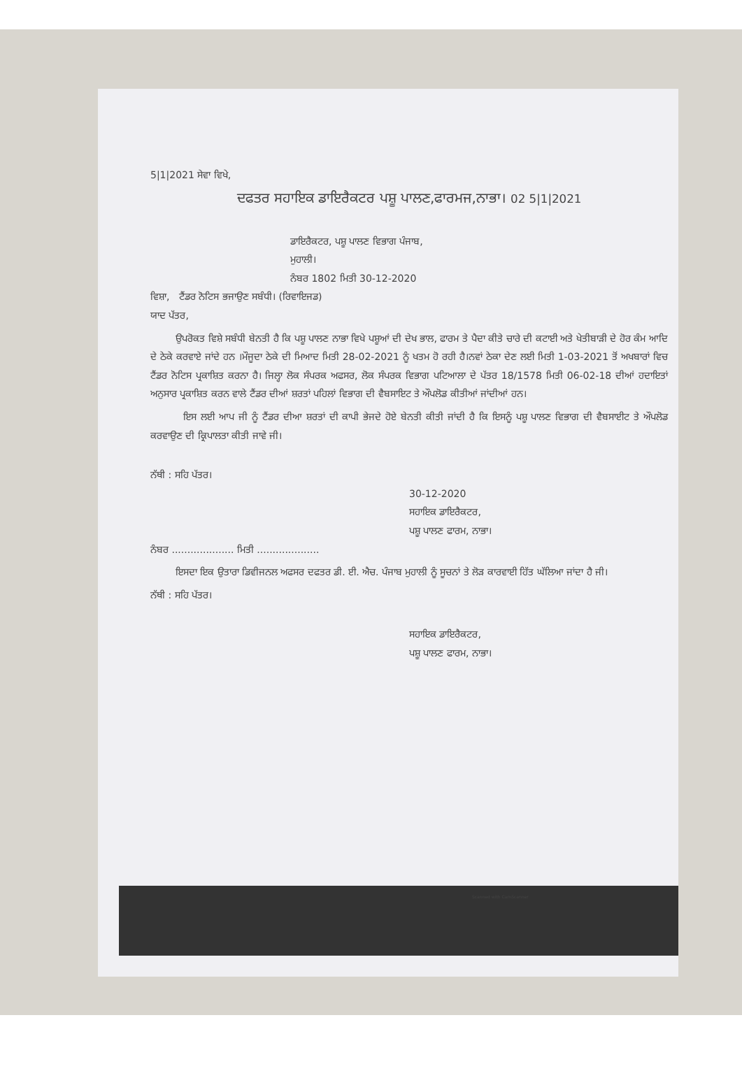5|1|2021 ਸੇਵਾ ਵਿਖੇ,
ਦਫਤਰ ਸਹਾਇਕ ਡਾਇਰੈਕਟਰ ਪਸ਼ੂ ਪਾਲਣ,ਫਾਰਮਜ,ਨਾਭਾ। 02 5|1|2021
ਡਾਇਰੈਕਟਰ, ਪਸ਼ੂ ਪਾਲਣ ਵਿਭਾਗ ਪੰਜਾਬ,
ਮੁਹਾਲੀ।
ਨੰਬਰ 1802 ਮਿਤੀ 30-12-2020
ਵਿਸ਼ਾ, ਟੈਂਡਰ ਨੋਟਿਸ ਭਜਾਉਣ ਸਬੰਧੀ। (ਰਿਵਾਇਜਡ)
ਯਾਦ ਪੱਤਰ,
ਉਪਰੋਕਤ ਵਿਸ਼ੇ ਸਬੰਧੀ ਬੇਨਤੀ ਹੈ ਕਿ ਪਸ਼ੂ ਪਾਲਣ ਨਾਭਾ ਵਿਖੇ ਪਸ਼ੂਆਂ ਦੀ ਦੇਖ ਭਾਲ, ਫਾਰਮ ਤੇ ਪੈਦਾ ਕੀਤੇ ਚਾਰੇ ਦੀ ਕਟਾਈ ਅਤੇ ਖੇਤੀਬਾੜੀ ਦੇ ਹੋਰ ਕੰਮ ਆਦਿ ਦੇ ਠੇਕੇ ਕਰਵਾਏ ਜਾਂਦੇ ਹਨ ।ਮੌਜੂਦਾ ਠੇਕੇ ਦੀ ਮਿਆਦ ਮਿਤੀ 28-02-2021 ਨੂੰ ਖਤਮ ਹੋ ਰਹੀ ਹੈ।ਨਵਾਂ ਠੇਕਾ ਦੇਣ ਲਈ ਮਿਤੀ 1-03-2021 ਤੋਂ ਅਖਬਾਰਾਂ ਵਿਚ ਟੈਂਡਰ ਨੋਟਿਸ ਪ੍ਰਕਾਸ਼ਿਤ ਕਰਨਾ ਹੈ। ਜਿਲ੍ਹਾ ਲੋਕ ਸੰਪਰਕ ਅਫਸਰ, ਲੋਕ ਸੰਪਰਕ ਵਿਭਾਗ ਪਟਿਆਲਾ ਦੇ ਪੱਤਰ 18/1578 ਮਿਤੀ 06-02-18 ਦੀਆਂ ਹਦਾਇਤਾਂ ਅਨੁਸਾਰ ਪ੍ਰਕਾਸ਼ਿਤ ਕਰਨ ਵਾਲੇ ਟੈਂਡਰ ਦੀਆਂ ਸ਼ਰਤਾਂ ਪਹਿਲਾਂ ਵਿਭਾਗ ਦੀ ਵੈਬਸਾਇਟ ਤੇ ਔਪਲੋਡ ਕੀਤੀਆਂ ਜਾਂਦੀਆਂ ਹਨ।
ਇਸ ਲਈ ਆਪ ਜੀ ਨੂੰ ਟੈਂਡਰ ਦੀਆ ਸ਼ਰਤਾਂ ਦੀ ਕਾਪੀ ਭੇਜਦੇ ਹੋਏ ਬੇਨਤੀ ਕੀਤੀ ਜਾਂਦੀ ਹੈ ਕਿ ਇਸਨੂੰ ਪਸ਼ੂ ਪਾਲਣ ਵਿਭਾਗ ਦੀ ਵੈਬਸਾਈਟ ਤੇ ਔਪਲੋਡ ਕਰਵਾਉਣ ਦੀ ਕ੍ਰਿਪਾਲਤਾ ਕੀਤੀ ਜਾਵੇ ਜੀ।
ਨੱਥੀ : ਸਹਿ ਪੱਤਰ।
30-12-2020
ਸਹਾਇਕ ਡਾਇਰੈਕਟਰ,
ਪਸ਼ੂ ਪਾਲਣ ਫਾਰਮ, ਨਾਭਾ।
ਨੰਬਰ .................... ਮਿਤੀ ....................
ਇਸਦਾ ਇਕ ਉਤਾਰਾ ਡਿਵੀਜਨਲ ਅਫਸਰ ਦਫਤਰ ਡੀ. ਈ. ਐਚ. ਪੰਜਾਬ ਮੁਹਾਲੀ ਨੂੰ ਸੂਚਨਾਂ ਤੇ ਲੋੜ ਕਾਰਵਾਈ ਹਿੱਤ ਘੱਲਿਆ ਜਾਂਦਾ ਹੈ ਜੀ।
ਨੱਥੀ : ਸਹਿ ਪੱਤਰ।
ਸਹਾਇਕ ਡਾਇਰੈਕਟਰ,
ਪਸ਼ੂ ਪਾਲਣ ਫਾਰਮ, ਨਾਭਾ।
Scanned with CamScanner